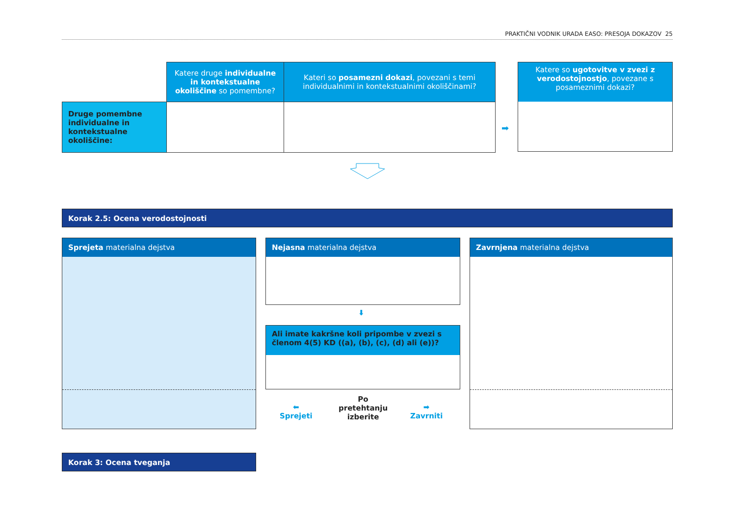PRAKTIČNI VODNIK URADA EASO: PRESOJA DOKAZOV 25
| | Katere druge individualne in kontekstualne okoliščine so pomembne? | Kateri so posamezni dokazi , povezani s temi individualnimi in kontekstualnimi okoliščinami? |
| Druge pomembne individualne in kontekstualne okoliščine: | | |
➡
Katere so ugotovitve v zvezi z verodostojnostjo, povezane s posameznimi dokazi?
Korak 2.5: Ocena verodostojnosti
Sprejeta materialna dejstva Nejasna materialna dejstva
⬇
Ali imate kakršne koli pripombe v zvezi s členom 4(5) KD ((a), (b), (c), (d) ali (e))?
⬅
Sprejeti
Po pretehtanju izberite
➡
Zavrniti
Zavrnjena materialna dejstva
Korak 3: Ocena tveganja